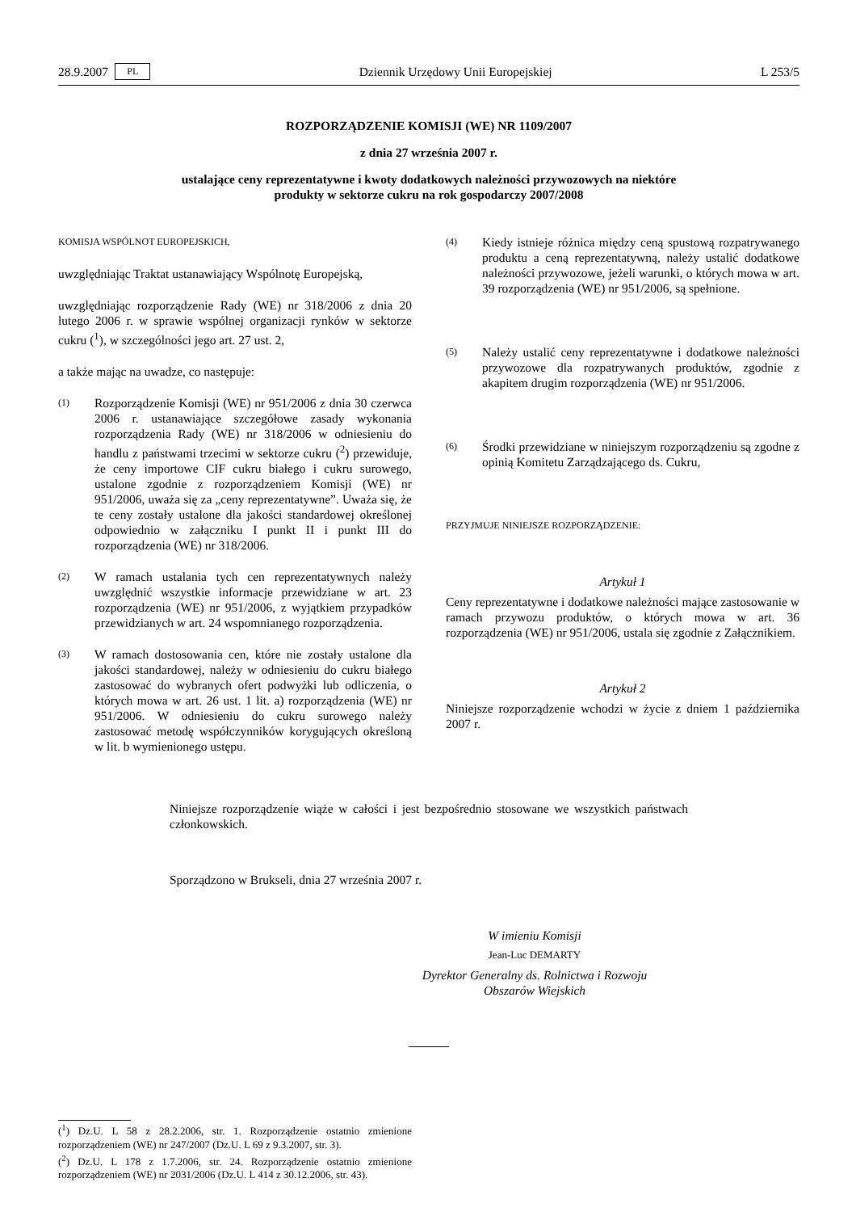28.9.2007 PL Dziennik Urzędowy Unii Europejskiej L 253/5
ROZPORZĄDZENIE KOMISJI (WE) NR 1109/2007
z dnia 27 września 2007 r.
ustalające ceny reprezentatywne i kwoty dodatkowych należności przywozowych na niektóre
produkty w sektorze cukru na rok gospodarczy 2007/2008
KOMISJA WSPÓLNOT EUROPEJSKICH,
uwzględniając Traktat ustanawiający Wspólnotę Europejską,
uwzględniając rozporządzenie Rady (WE) nr 318/2006 z dnia 20 lutego 2006 r. w sprawie wspólnej organizacji rynków w sektorze cukru (<sup>1</sup>), w szczególności jego art. 27 ust. 2,
a także mając na uwadze, co następuje:
(1) Rozporządzenie Komisji (WE) nr 951/2006 z dnia 30 czerwca 2006 r. ustanawiające szczegółowe zasady wykonania rozporządzenia Rady (WE) nr 318/2006 w odniesieniu do handlu z państwami trzecimi w sektorze cukru (<sup>2</sup>) przewiduje, że ceny importowe CIF cukru białego i cukru surowego, ustalone zgodnie z rozporządzeniem Komisji (WE) nr 951/2006, uważa się za „ceny reprezentatywne”. Uważa się, że te ceny zostały ustalone dla jakości standardowej określonej odpowiednio w załączniku I punkt II i punkt III do rozporządzenia (WE) nr 318/2006.
(2) W ramach ustalania tych cen reprezentatywnych należy uwzględnić wszystkie informacje przewidziane w art. 23 rozporządzenia (WE) nr 951/2006, z wyjątkiem przypadków przewidzianych w art. 24 wspomnianego rozporządzenia.
(3) W ramach dostosowania cen, które nie zostały ustalone dla jakości standardowej, należy w odniesieniu do cukru białego zastosować do wybranych ofert podwyżki lub odliczenia, o których mowa w art. 26 ust. 1 lit. a) rozporządzenia (WE) nr 951/2006. W odniesieniu do cukru surowego należy zastosować metodę współczynników korygujących określoną w lit. b wymienionego ustępu.
(4) Kiedy istnieje różnica między ceną spustową rozpatrywanego produktu a ceną reprezentatywną, należy ustalić dodatkowe należności przywozowe, jeżeli warunki, o których mowa w art. 39 rozporządzenia (WE) nr 951/2006, są spełnione.
(5) Należy ustalić ceny reprezentatywne i dodatkowe należności przywozowe dla rozpatrywanych produktów, zgodnie z akapitem drugim rozporządzenia (WE) nr 951/2006.
(6) Środki przewidziane w niniejszym rozporządzeniu są zgodne z opinią Komitetu Zarządzającego ds. Cukru,
PRZYJMUJE NINIEJSZE ROZPORZĄDZENIE:
Artykuł 1
Ceny reprezentatywne i dodatkowe należności mające zastosowanie w ramach przywozu produktów, o których mowa w art. 36 rozporządzenia (WE) nr 951/2006, ustala się zgodnie z Załącznikiem.
Artykuł 2
Niniejsze rozporządzenie wchodzi w życie z dniem 1 października 2007 r.
Niniejsze rozporządzenie wiąże w całości i jest bezpośrednio stosowane we wszystkich państwach członkowskich.
Sporządzono w Brukseli, dnia 27 września 2007 r.
W imieniu Komisji
Jean-Luc DEMARTY
Dyrektor Generalny ds. Rolnictwa i Rozwoju
Obszarów Wiejskich
(<sup>1</sup>) Dz.U. L 58 z 28.2.2006, str. 1. Rozporządzenie ostatnio zmienione rozporządzeniem (WE) nr 247/2007 (Dz.U. L 69 z 9.3.2007, str. 3).
(<sup>2</sup>) Dz.U. L 178 z 1.7.2006, str. 24. Rozporządzenie ostatnio zmienione rozporządzeniem (WE) nr 2031/2006 (Dz.U. L 414 z 30.12.2006, str. 43).